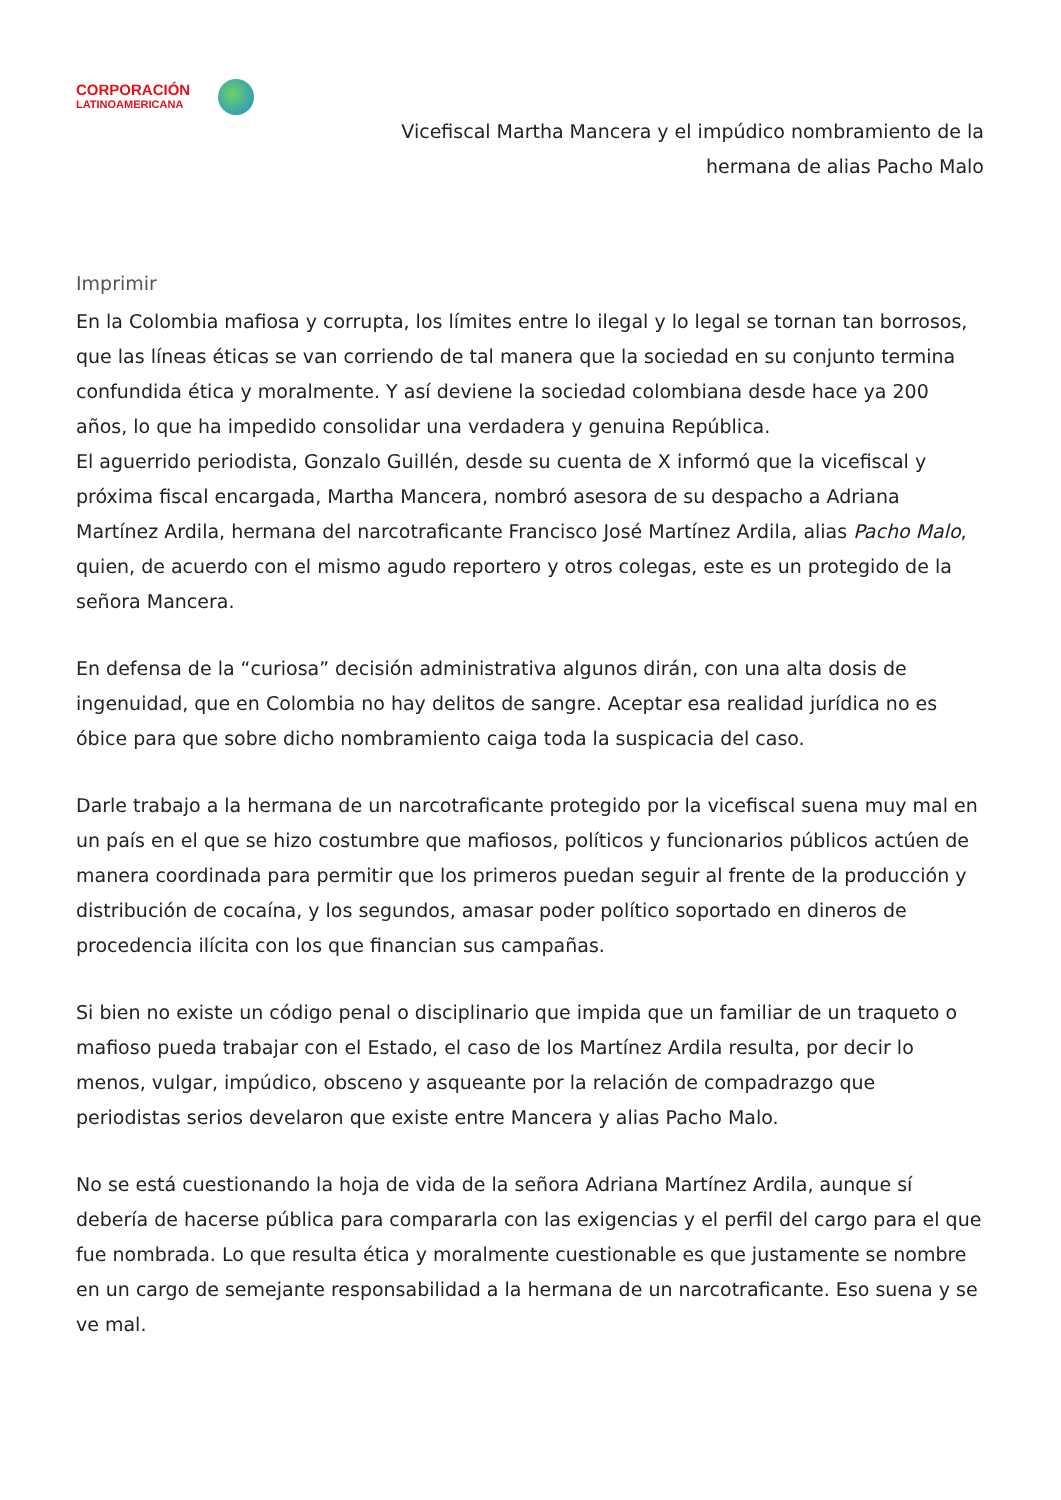CORPORACIÓN
LATINOAMERICANA
Vicefiscal Martha Mancera y el impúdico nombramiento de la
hermana de alias Pacho Malo
Imprimir
En la Colombia mafiosa y corrupta, los límites entre lo ilegal y lo legal se tornan tan borrosos, que las líneas éticas se van corriendo de tal manera que la sociedad en su conjunto termina confundida ética y moralmente. Y así deviene la sociedad colombiana desde hace ya 200 años, lo que ha impedido consolidar una verdadera y genuina República.
El aguerrido periodista, Gonzalo Guillén, desde su cuenta de X informó que la vicefiscal y próxima fiscal encargada, Martha Mancera, nombró asesora de su despacho a Adriana Martínez Ardila, hermana del narcotraficante Francisco José Martínez Ardila, alias Pacho Malo, quien, de acuerdo con el mismo agudo reportero y otros colegas, este es un protegido de la señora Mancera.
En defensa de la “curiosa” decisión administrativa algunos dirán, con una alta dosis de ingenuidad, que en Colombia no hay delitos de sangre. Aceptar esa realidad jurídica no es óbice para que sobre dicho nombramiento caiga toda la suspicacia del caso.
Darle trabajo a la hermana de un narcotraficante protegido por la vicefiscal suena muy mal en un país en el que se hizo costumbre que mafiosos, políticos y funcionarios públicos actúen de manera coordinada para permitir que los primeros puedan seguir al frente de la producción y distribución de cocaína, y los segundos, amasar poder político soportado en dineros de procedencia ilícita con los que financian sus campañas.
Si bien no existe un código penal o disciplinario que impida que un familiar de un traqueto o mafioso pueda trabajar con el Estado, el caso de los Martínez Ardila resulta, por decir lo menos, vulgar, impúdico, obsceno y asqueante por la relación de compadrazgo que periodistas serios develaron que existe entre Mancera y alias Pacho Malo.
No se está cuestionando la hoja de vida de la señora Adriana Martínez Ardila, aunque sí debería de hacerse pública para compararla con las exigencias y el perfil del cargo para el que fue nombrada. Lo que resulta ética y moralmente cuestionable es que justamente se nombre en un cargo de semejante responsabilidad a la hermana de un narcotraficante. Eso suena y se ve mal.